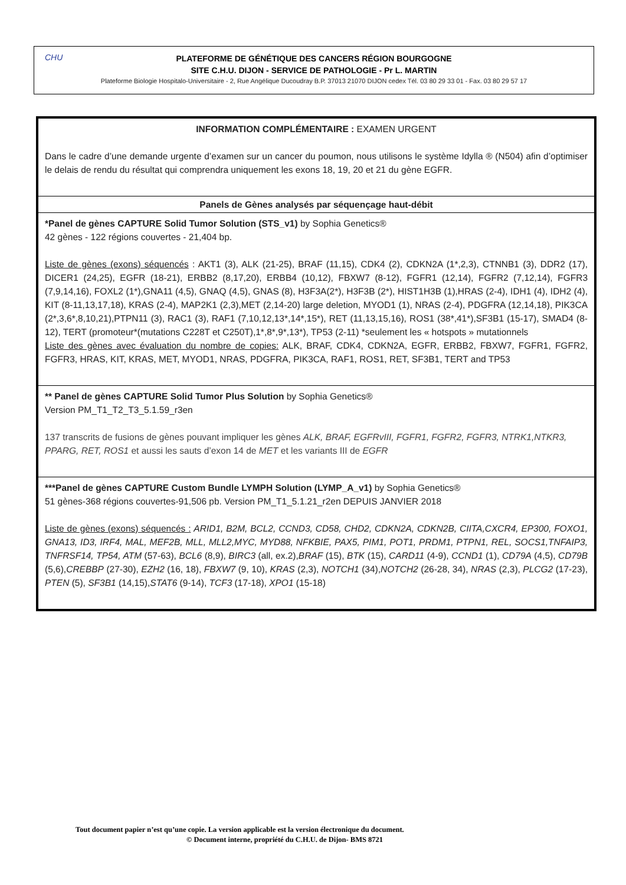CHU
PLATEFORME DE GÉNÉTIQUE DES CANCERS RÉGION BOURGOGNE
SITE C.H.U. DIJON - SERVICE DE PATHOLOGIE - Pr L. MARTIN
Plateforme Biologie Hospitalo-Universitaire - 2, Rue Angélique Ducoudray B.P. 37013 21070 DIJON cedex Tél. 03 80 29 33 01 - Fax. 03 80 29 57 17
| INFORMATION COMPLÉMENTAIRE : EXAMEN URGENT Dans le cadre d’une demande urgente d’examen sur un cancer du poumon, nous utilisons le système Idylla ® (N504) afin d’optimiser le delais de rendu du résultat qui comprendra uniquement les exons 18, 19, 20 et 21 du gène EGFR. |
| Panels de Gènes analysés par séquençage haut-débit |
| *Panel de gènes CAPTURE Solid Tumor Solution (STS_v1) by Sophia Genetics® 42 gènes - 122 régions couvertes - 21,404 bp. Liste de gènes (exons) séquencés : AKT1 (3), ALK (21-25), BRAF (11,15), CDK4 (2), CDKN2A (1*,2,3), CTNNB1 (3), DDR2 (17), DICER1 (24,25), EGFR (18-21), ERBB2 (8,17,20), ERBB4 (10,12), FBXW7 (8-12), FGFR1 (12,14), FGFR2 (7,12,14), FGFR3 (7,9,14,16), FOXL2 (1*),GNA11 (4,5), GNAQ (4,5), GNAS (8), H3F3A(2*), H3F3B (2*), HIST1H3B (1),HRAS (2-4), IDH1 (4), IDH2 (4), KIT (8-11,13,17,18), KRAS (2-4), MAP2K1 (2,3),MET (2,14-20) large deletion, MYOD1 (1), NRAS (2-4), PDGFRA (12,14,18), PIK3CA (2*,3,6*,8,10,21),PTPN11 (3), RAC1 (3), RAF1 (7,10,12,13*,14*,15*), RET (11,13,15,16), ROS1 (38*,41*),SF3B1 (15-17), SMAD4 (8-12), TERT (promoteur*(mutations C228T et C250T),1*,8*,9*,13*), TP53 (2-11) *seulement les « hotspots » mutationnels Liste des gènes avec évaluation du nombre de copies: ALK, BRAF, CDK4, CDKN2A, EGFR, ERBB2, FBXW7, FGFR1, FGFR2, FGFR3, HRAS, KIT, KRAS, MET, MYOD1, NRAS, PDGFRA, PIK3CA, RAF1, ROS1, RET, SF3B1, TERT and TP53 |
| ** Panel de gènes CAPTURE Solid Tumor Plus Solution by Sophia Genetics® Version PM_T1_T2_T3_5.1.59_r3en 137 transcrits de fusions de gènes pouvant impliquer les gènes ALK, BRAF, EGFRvIII, FGFR1, FGFR2, FGFR3, NTRK1,NTKR3, PPARG, RET, ROS1 et aussi les sauts d’exon 14 de MET et les variants III de EGFR |
| ***Panel de gènes CAPTURE Custom Bundle LYMPH Solution (LYMP_A_v1) by Sophia Genetics® 51 gènes-368 régions couvertes-91,506 pb. Version PM_T1_5.1.21_r2en DEPUIS JANVIER 2018 Liste de gènes (exons) séquencés : ARID1, B2M, BCL2, CCND3, CD58, CHD2, CDKN2A, CDKN2B, CIITA,CXCR4, EP300, FOXO1, GNA13, ID3, IRF4, MAL, MEF2B, MLL, MLL2,MYC, MYD88, NFKBIE, PAX5, PIM1, POT1, PRDM1, PTPN1, REL, SOCS1,TNFAIP3, TNFRSF14, TP54, ATM (57-63), BCL6 (8,9), BIRC3 (all, ex.2), BRAF (15), BTK (15), CARD11 (4-9), CCND1 (1), CD79A (4,5), CD79B (5,6), CREBBP (27-30), EZH2 (16, 18), FBXW7 (9, 10), KRAS (2,3), NOTCH1 (34), NOTCH2 (26-28, 34), NRAS (2,3), PLCG2 (17-23), PTEN (5), SF3B1 (14,15), STAT6 (9-14), TCF3 (17-18), XPO1 (15-18) |
Tout document papier n’est qu’une copie. La version applicable est la version électronique du document.
© Document interne, propriété du C.H.U. de Dijon- BMS 8721